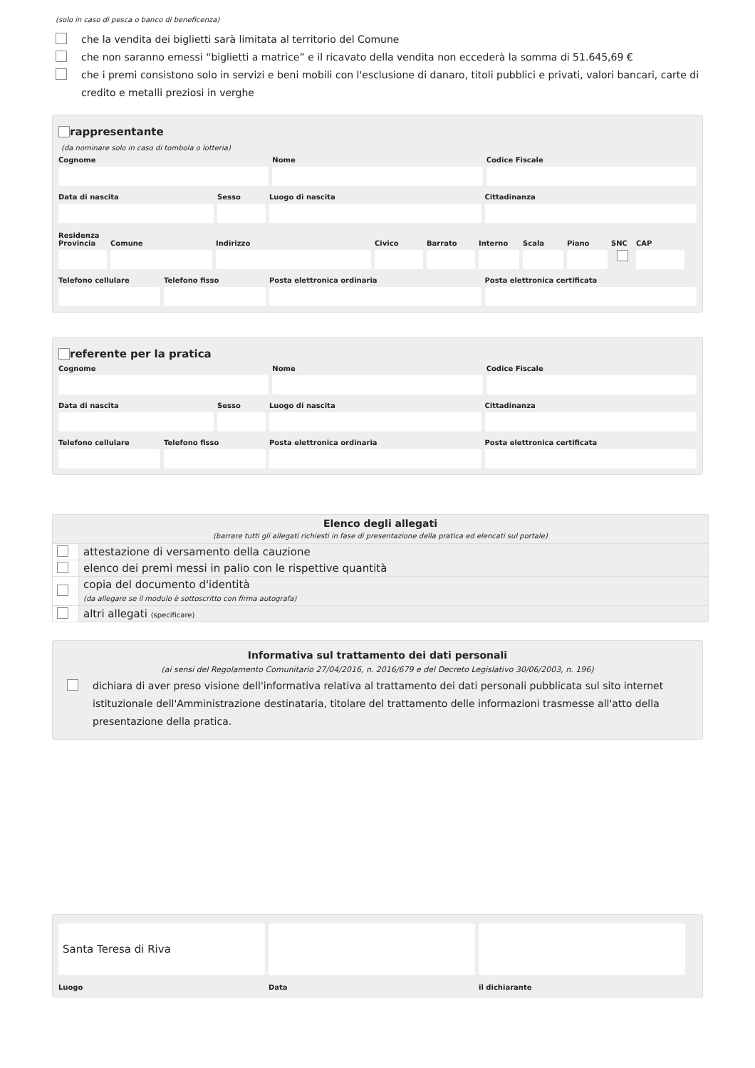(solo in caso di pesca o banco di beneficenza)
che la vendita dei biglietti sarà limitata al territorio del Comune
che non saranno emessi “biglietti a matrice” e il ricavato della vendita non eccederà la somma di 51.645,69 €
che i premi consistono solo in servizi e beni mobili con l'esclusione di danaro, titoli pubblici e privati, valori bancari, carte di credito e metalli preziosi in verghe
rappresentante
(da nominare solo in caso di tombola o lotteria)
Cognome
Nome
Codice Fiscale
Data di nascita
Sesso
Luogo di nascita
Cittadinanza
Residenza
Provincia
Comune
Indirizzo
Civico
Barrato
Interno
Scala
Piano
SNC
CAP
Telefono cellulare
Telefono fisso
Posta elettronica ordinaria
Posta elettronica certificata
referente per la pratica
Cognome
Nome
Codice Fiscale
Data di nascita
Sesso
Luogo di nascita
Cittadinanza
Telefono cellulare
Telefono fisso
Posta elettronica ordinaria
Posta elettronica certificata
| Elenco degli allegati (barrare tutti gli allegati richiesti in fase di presentazione della pratica ed elencati sul portale) | |
| --- | --- |
| | attestazione di versamento della cauzione |
| | elenco dei premi messi in palio con le rispettive quantità |
| | copia del documento d'identità (da allegare se il modulo è sottoscritto con firma autografa) |
| | altri allegati (specificare) |
Informativa sul trattamento dei dati personali
(ai sensi del Regolamento Comunitario 27/04/2016, n. 2016/679 e del Decreto Legislativo 30/06/2003, n. 196)
dichiara di aver preso visione dell'informativa relativa al trattamento dei dati personali pubblicata sul sito internet istituzionale dell'Amministrazione destinataria, titolare del trattamento delle informazioni trasmesse all'atto della presentazione della pratica.
Santa Teresa di Riva
Luogo
Data
il dichiarante